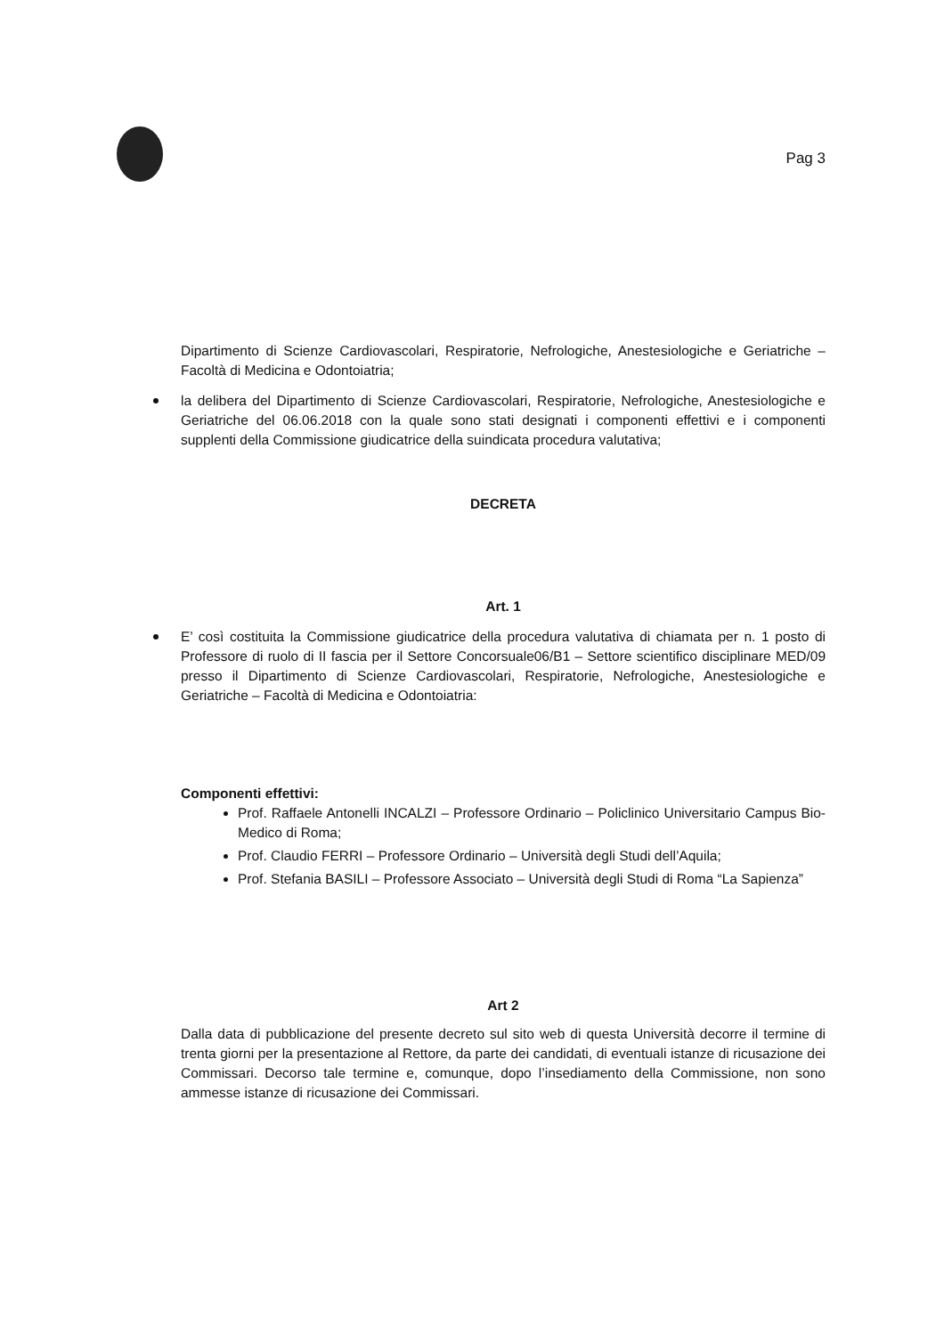Pag 3
Dipartimento di Scienze Cardiovascolari, Respiratorie, Nefrologiche, Anestesiologiche e Geriatriche – Facoltà di Medicina e Odontoiatria;
la delibera del Dipartimento di Scienze Cardiovascolari, Respiratorie, Nefrologiche, Anestesiologiche e Geriatriche del 06.06.2018 con la quale sono stati designati i componenti effettivi e i componenti supplenti della Commissione giudicatrice della suindicata procedura valutativa;
DECRETA
Art. 1
E’ così costituita la Commissione giudicatrice della procedura valutativa di chiamata per n. 1 posto di Professore di ruolo di II fascia per il Settore Concorsuale06/B1 – Settore scientifico disciplinare MED/09 presso il Dipartimento di Scienze Cardiovascolari, Respiratorie, Nefrologiche, Anestesiologiche e Geriatriche – Facoltà di Medicina e Odontoiatria:
Componenti effettivi:
Prof. Raffaele Antonelli INCALZI – Professore Ordinario – Policlinico Universitario Campus Bio-Medico di Roma;
Prof. Claudio FERRI – Professore Ordinario – Università degli Studi dell’Aquila;
Prof. Stefania BASILI – Professore Associato – Università degli Studi di Roma “La Sapienza”
Art 2
Dalla data di pubblicazione del presente decreto sul sito web di questa Università decorre il termine di trenta giorni per la presentazione al Rettore, da parte dei candidati, di eventuali istanze di ricusazione dei Commissari. Decorso tale termine e, comunque, dopo l’insediamento della Commissione, non sono ammesse istanze di ricusazione dei Commissari.